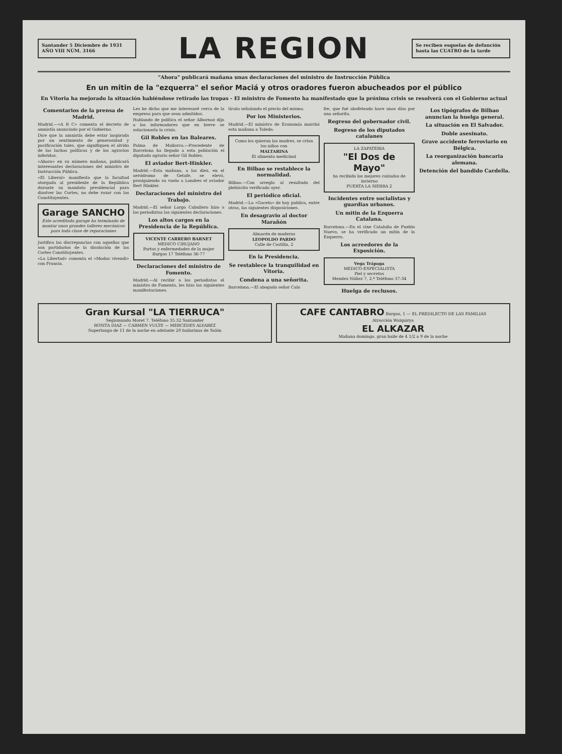Santander 5 Diciembre de 1931
AÑO VIII NÚM. 3166
LA REGION
Se reciben esquelas de defunción hasta las CUATRO de la tarde
"Ahora" publicará mañana unas declaraciones del ministro de Instrucción Pública
En un mitin de la "ezquerra" el señor Maciá y otros oradores fueron abucheados por el público
En Vitoria ha mejorado la situación habiéndose retirado las tropas - El ministro de Fomento ha manifestado que la próxima crisis se resolverá con el Gobierno actual
Comentarios de la prensa de Madrid.
Madrid.—«A B C» comenta el decreto de amnistía anunciado por el Gobierno.
Dice que la amnistía debe estar inspirada por un sentimiento de generosidad y pacificación tales, que signifiquen el olvido de las luchas políticas y de los agravios inferidos.
«Ahora» en su número mañana, publicará interesantes declaraciones del ministro de Instrucción Pública.
«El Liberal» manifiesta que la facultad otorgada al presidente de la República durante su mandato presidencial para disolver las Cortes, no debe rozar con las Constituyentes.
Garage SANCHO
Este acreditado garage ha terminado de montar unos grandes talleres mecánicos para toda clase de reparaciones
Justifica las discrepancias con aquellos que son partidarios de la disolución de las Cortes Constituyentes.
«La Libertad» comenta el «Modus vivendi» con Francia.
Les he dicho que me interesaré cerca de la empresa para que sean admitidos.
Hablando de política el señor Albornoz dijo a los informadores que en breve se solucionaría la crisis.
Gil Robles en las Baleares.
Palma de Mallorca.—Procedente de Barcelona ha llegado a esta población el diputado agrario señor Gil Robles.
El aviador Bert-Hinkler.
Madrid.—Esta mañana, a las diez, en el aeródromo de Getafe, se elevó, prosiguiendo su vuelo a Londres el aviador Bert Hinkler.
Declaraciones del ministro del Trabajo.
Madrid.—El señor Largo Caballero hizo a los periodistas las siguientes declaraciones.
Los altos cargos en la Presidencia de la República.
VICENTE CARRERO BARNET
MEDICO CIRUJANO
Partos y enfermedades de la mujer
Burgos 17 Teléfono 36-77
Declaraciones del ministro de Fomento.
Madrid.—Al recibir a los periodistas el ministro de Fomento, les hizo las siguientes manifestaciones.
tículo señalando el precio del mismo.
Por los Ministerios.
Madrid.—El ministro de Economía marchó esta mañana a Toledo.
Como los quieran las madres, se crían los niños con
MALTARINA
El alimento medicinal
En Bilbao se restablece la normalidad.
Bilbao.—Con arreglo al resultado del plebiscito verificado ayer.
El periódico oficial.
Madrid.—La «Gaceta» de hoy publica, entre otras, las siguientes disposiciones.
En desagravio al doctor Marañón
Almacén de maderas
LEOPOLDO PARDO
Calle de Castilla, 2
En la Presidencia.
Se restablece la tranquilidad en Vitoria.
Condena a una señorita.
Barcelona.—El abogado señor Calo
fre, que fué abofeteado hace unos días por una señorita.
Regreso del gobernador civil.
Regreso de los diputados catalanes
LA ZAPATERIA
"El Dos de Mayo"
ha recibido los mejores calzados de invierno
PUERTA LA SIERRA 2
Incidentes entre socialistas y guardias urbanos.
Un mitin de la Ezquerra Catalana.
Barcelona.—En el cine Cataluña de Pueblo Nuevo, se ha verificado un mitin de la Ezquerra.
Los acreedores de la Exposición.
Vega Trápaga
MEDICO-ESPECIALISTA
Piel y secretas
Mendez Núñez 7, 2.º Teléfono 37-34
Huelga de reclusos.
Los tipógrafos de Bilbao anuncian la huelga general.
La situación en El Salvador.
Doble asesinato.
Grave accidente ferroviario en Bélgica.
La reorganización bancaria alemana.
Detención del bandido Cardella.
Gran Kursal "LA TIERRUCA"
Segismundo Moret 7. Teléfono 35.32 Santander
ROSITA DIAZ — CARMEN VULTE — MERCEDES ALVAREZ
Supertango de 11 de la noche en adelante 20 bailarinas de Salón
CAFE CANTABRO Burgos, 1 — EL PREDILECTO DE LAS FAMILIAS
Atracción Walquirya
EL ALKAZAR
Mañana domingo, gran baile de 4 1/2 a 9 de la noche